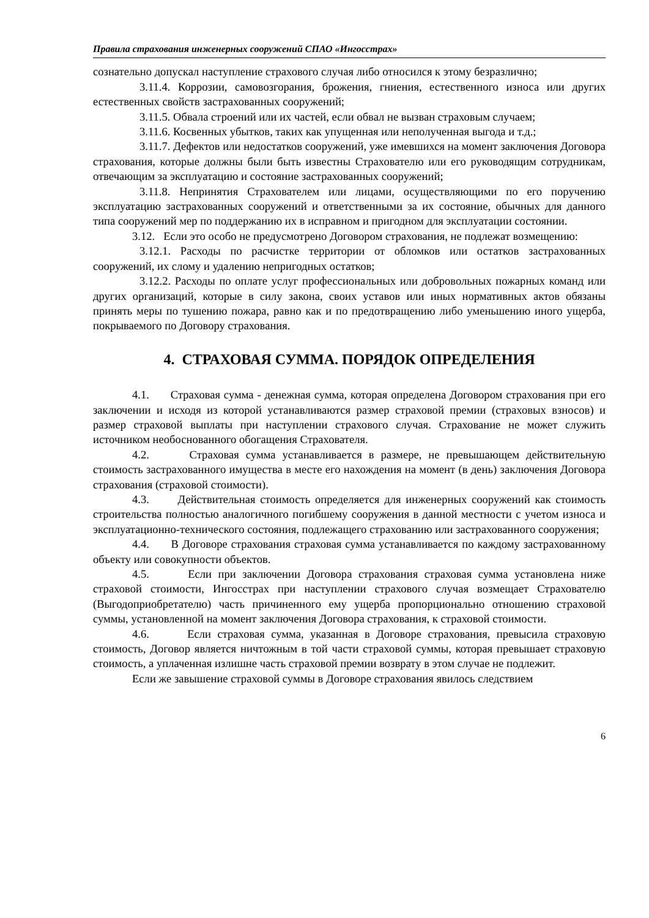Правила страхования инженерных сооружений СПАО «Ингосстрах»
сознательно допускал наступление страхового случая либо относился к этому безразлично;
3.11.4. Коррозии, самовозгорания, брожения, гниения, естественного износа или других естественных свойств застрахованных сооружений;
3.11.5. Обвала строений или их частей, если обвал не вызван страховым случаем;
3.11.6. Косвенных убытков, таких как упущенная или неполученная выгода и т.д.;
3.11.7. Дефектов или недостатков сооружений, уже имевшихся на момент заключения Договора страхования, которые должны были быть известны Страхователю или его руководящим сотрудникам, отвечающим за эксплуатацию и состояние застрахованных сооружений;
3.11.8. Непринятия Страхователем или лицами, осуществляющими по его поручению эксплуатацию застрахованных сооружений и ответственными за их состояние, обычных для данного типа сооружений мер по поддержанию их в исправном и пригодном для эксплуатации состоянии.
3.12. Если это особо не предусмотрено Договором страхования, не подлежат возмещению:
3.12.1. Расходы по расчистке территории от обломков или остатков застрахованных сооружений, их слому и удалению непригодных остатков;
3.12.2. Расходы по оплате услуг профессиональных или добровольных пожарных команд или других организаций, которые в силу закона, своих уставов или иных нормативных актов обязаны принять меры по тушению пожара, равно как и по предотвращению либо уменьшению иного ущерба, покрываемого по Договору страхования.
4. СТРАХОВАЯ СУММА. ПОРЯДОК ОПРЕДЕЛЕНИЯ
4.1. Страховая сумма - денежная сумма, которая определена Договором страхования при его заключении и исходя из которой устанавливаются размер страховой премии (страховых взносов) и размер страховой выплаты при наступлении страхового случая. Страхование не может служить источником необоснованного обогащения Страхователя.
4.2. Страховая сумма устанавливается в размере, не превышающем действительную стоимость застрахованного имущества в месте его нахождения на момент (в день) заключения Договора страхования (страховой стоимости).
4.3. Действительная стоимость определяется для инженерных сооружений как стоимость строительства полностью аналогичного погибшему сооружения в данной местности с учетом износа и эксплуатационно-технического состояния, подлежащего страхованию или застрахованного сооружения;
4.4. В Договоре страхования страховая сумма устанавливается по каждому застрахованному объекту или совокупности объектов.
4.5. Если при заключении Договора страхования страховая сумма установлена ниже страховой стоимости, Ингосстрах при наступлении страхового случая возмещает Страхователю (Выгодоприобретателю) часть причиненного ему ущерба пропорционально отношению страховой суммы, установленной на момент заключения Договора страхования, к страховой стоимости.
4.6. Если страховая сумма, указанная в Договоре страхования, превысила страховую стоимость, Договор является ничтожным в той части страховой суммы, которая превышает страховую стоимость, а уплаченная излишне часть страховой премии возврату в этом случае не подлежит.
Если же завышение страховой суммы в Договоре страхования явилось следствием
6